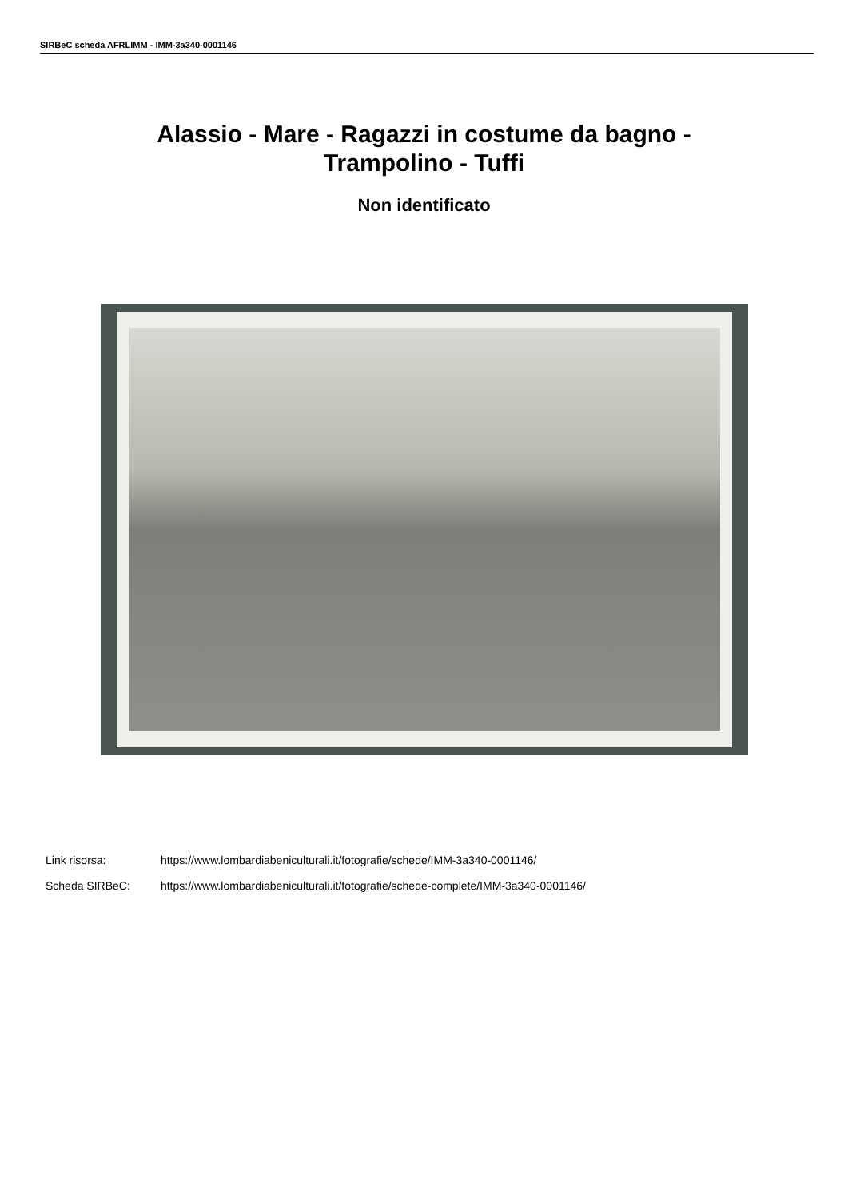SIRBeC scheda AFRLIMM - IMM-3a340-0001146
Alassio - Mare - Ragazzi in costume da bagno -
Trampolino - Tuffi
Non identificato
Link risorsa: https://www.lombardiabeniculturali.it/fotografie/schede/IMM-3a340-0001146/
Scheda SIRBeC: https://www.lombardiabeniculturali.it/fotografie/schede-complete/IMM-3a340-0001146/